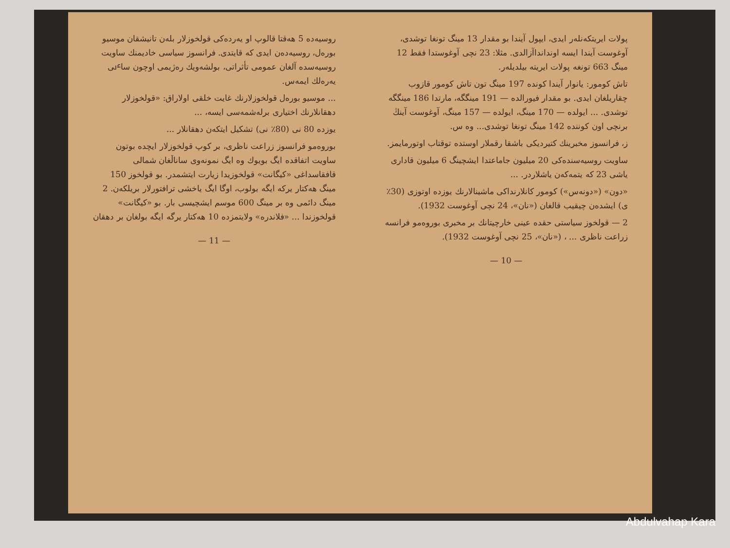روسیەدە 5 ھەقتا قالوپ او یەردەکی قولخوزلار بلەن تانیشقان موسیو بورەل، روسیەدەن ایدی کە قایتدی. فرانسوز سیاسی خادیمنك ساویت روسیەسدە آلغان عمومی تأثراتی، بولشەویك رەژیمی اوچون ساٸی یەرەلك ایمەس.
... موسیو بورەل قولخوزلارنك غایت خلقی اولاراق: «قولخوزلار دهقانلارنك اختیاری برلەشمەسی ایسە، ...
یوزدە 80 نی (80٪ نی) تشکیل ایتکەن دهقانلار ...
بوروەمو فرانسوز زراعت ناظری، بر کوپ قولخوزلار ایچدە بوتون ساویت اتفاقدە ایگ بویوك وە ایگ نمونەوی ساناڵغان شمالی قافقاسداغی «کیگانت» قولخوزیدا زیارت ایتشمدر. بو قولخوز 150 مینگ هەکتار یرکە ایگە بولوب، اوگا ایگ یاخشی ترافتورلار بریلکەن. 2 مینگ دائمی وە بر مینگ 600 موسم ایشچیسی بار. بو «کیگانت» قولخوزندا ... «فلاندرە» ولایتمزدە 10 هەکتار یرگە ایگە بولغان بر دهقان
— 11 —
پولات ایریتکەنلەر ایدی، ایپول آیندا بو مقدار 13 مینگ تونغا توشدی، آوغوست آیندا ایسە اوندانداآزالدی. مثلا: 23 نچی آوغوستدا فقط 12 مینگ 663 تونغە پولات ایریتە بیلدیلەر.
تاش کومور: یانوار آیندا کوندە 197 مینگ تون تاش کومور قازوب چقاریلغان ایدی. بو مقدار فیورالدە — 191 مینگگە، مارتدا 186 مینگگە توشدی. ... ایولدە — 170 مینگ، ایولدە — 157 مینگ، آوغوست آینڭ برنچی اون کونندە 142 مینگ تونغا توشدی... وە س.
ز، فرانسوز مخبرینك کتیردیکی باشقا رقملار اوستدە توقتاب اوتورمایمز.
ساویت روسیەسندەکی 20 میلیون جاماعتدا ایشچینگ 6 میلیون قاداری یاشی 23 کە یتمەکەن یاشلاردر. ...
«دون» («دونەس») کومور کانلارنداکی ماشینالارنك یوزدە اوتوزی (30٪ ی) ایشدەن چیقیب قالغان («نان»، 24 نچی آوغوست 1932).
2 — قولخوز سیاستی حقدە عینی خارچیتانك بر مخبری بوروەمو فرانسە زراعت ناظری ... ، («نان»، 25 نچی آوغوست 1932).
— 10 —
Abdulvahap Kara